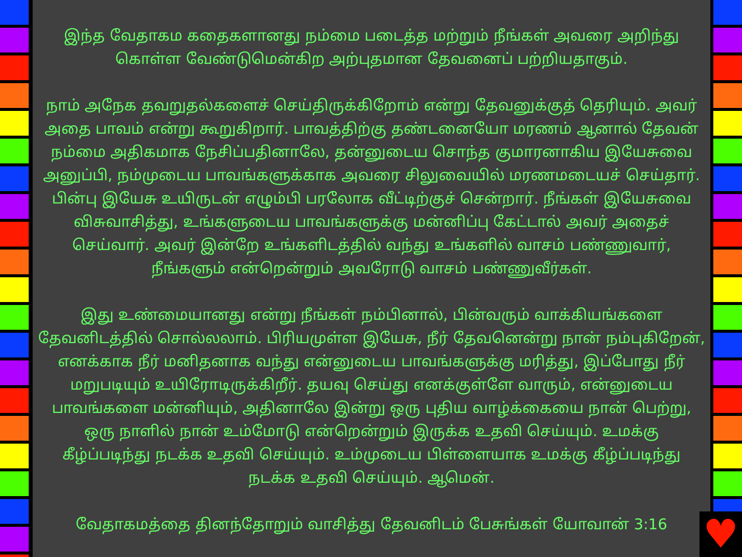இந்த வேதாகம கதைகளானது நம்மை படைத்த மற்றும் நீங்கள் அவரை அறிந்து கொள்ள வேண்டுமென்கிற அற்புதமான தேவனைப் பற்றியதாகும்.
நாம் அநேக தவறுதல்களைச் செய்திருக்கிறோம் என்று தேவனுக்குத் தெரியும். அவர் அதை பாவம் என்று கூறுகிறார். பாவத்திற்கு தண்டனையோ மரணம் ஆனால் தேவன் நம்மை அதிகமாக நேசிப்பதினாலே, தன்னுடைய சொந்த குமாரனாகிய இயேசுவை அனுப்பி, நம்முடைய பாவங்களுக்காக அவரை சிலுவையில் மரணமடையச் செய்தார். பின்பு இயேசு உயிருடன் எழும்பி பரலோக வீட்டிற்குச் சென்றார். நீங்கள் இயேசுவை விசுவாசித்து, உங்களுடைய பாவங்களுக்கு மன்னிப்பு கேட்டால் அவர் அதைச் செய்வார். அவர் இன்றே உங்களிடத்தில் வந்து உங்களில் வாசம் பண்ணுவார், நீங்களும் என்றென்றும் அவரோடு வாசம் பண்ணுவீர்கள்.
இது உண்மையானது என்று நீங்கள் நம்பினால், பின்வரும் வாக்கியங்களை தேவனிடத்தில் சொல்லலாம். பிரியமுள்ள இயேசு, நீர் தேவனென்று நான் நம்புகிறேன், எனக்காக நீர் மனிதனாக வந்து என்னுடைய பாவங்களுக்கு மரித்து, இப்போது நீர் மறுபடியும் உயிரோடிருக்கிறீர். தயவு செய்து எனக்குள்ளே வாரும், என்னுடைய பாவங்களை மன்னியும், அதினாலே இன்று ஒரு புதிய வாழ்க்கையை நான் பெற்று, ஒரு நாளில் நான் உம்மோடு என்றென்றும் இருக்க உதவி செய்யும். உமக்கு கீழ்ப்படிந்து நடக்க உதவி செய்யும். உம்முடைய பிள்ளையாக உமக்கு கீழ்ப்படிந்து நடக்க உதவி செய்யும். ஆமென்.
வேதாகமத்தை தினந்தோறும் வாசித்து தேவனிடம் பேசுங்கள் யோவான் 3:16
♥